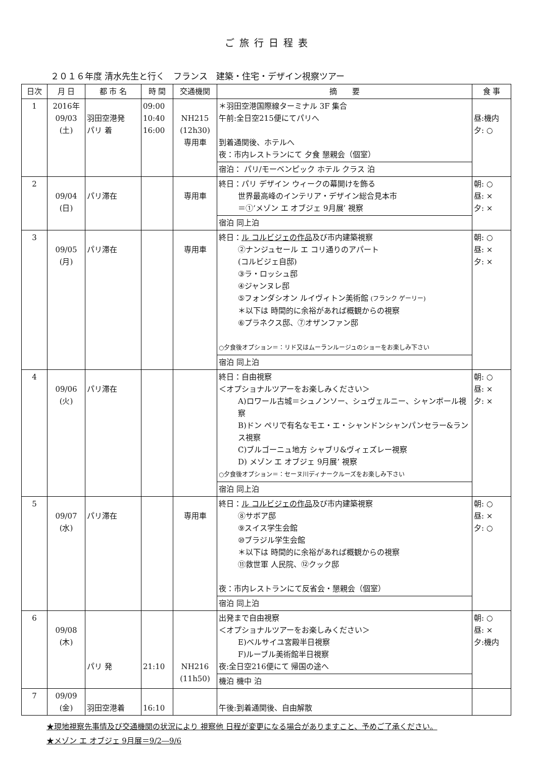ご旅行日程表
２０１６年度 清水先生と行く　フランス　建築・住宅・デザイン視察ツアー
| 日次 | 月 日 | 都 市 名 | 時 間 | 交通機関 | 摘 要 | 食 事 |
| --- | --- | --- | --- | --- | --- | --- |
| 1 | 2016年 09/03 (土) | 羽田空港発 パリ 着 | 09:00 10:40 16:00 | NH215 (12h30) 専用車 | ＊羽田空港国際線ターミナル 3F 集合 午前:全日空215便にてパリへ 到着通関後、ホテルへ 夜：市内レストランにて 夕食 懇親会（個室） 宿泊： パリ/モーベンピック ホテル クラス 泊 | 昼:機内 夕: ○ |
| 2 | 09/04 (日) | パリ滞在 | | 専用車 | 終日：パリ デザイン ウィークの幕開けを飾る 世界最高峰のインテリア・デザイン総合見本市 ＝①‘メゾン エ オブジェ 9月展’ 視察 宿泊 同上泊 | 朝: ○ 昼: × 夕: × |
| 3 | 09/05 (月) | パリ滞在 | | 専用車 | 終日： ル コルビジェの作品 及び市内建築視察 ②ナンジュセール エ コリ通りのアパート (コルビジェ自邸) ③ラ・ロッシュ邸 ④ジャンヌレ邸 ⑤フォンダシオン ルイヴィトン美術館 (フランク ゲーリー) ＊以下は 時間的に余裕があれば概観からの視察 ⑥プラネクス邸、⑦オザンファン邸 ○夕食後オプション＝：リド又はムーランルージュのショーをお楽しみ下さい 宿泊 同上泊 | 朝: ○ 昼: × 夕: × |
| 4 | 09/06 (火) | パリ滞在 | | | 終日：自由視察 ＜オプショナルツアーをお楽しみください＞ A)ロワール古城＝シュノンソー、シュヴェルニー、シャンボール視察 B)ドン ペリで有名なモエ・エ・シャンドンシャンパンセラー&ランス視察 C)ブルゴーニュ地方 シャブリ&ヴィェズレー視察 D) メゾン エ オブジェ 9月展’ 視察 ○夕食後オプション＝：セーヌ川ディナークルーズをお楽しみ下さい 宿泊 同上泊 | 朝: ○ 昼: × 夕: × |
| 5 | 09/07 (水) | パリ滞在 | | 専用車 | 終日： ル コルビジェの作品 及び市内建築視察 ⑧サボア邸 ⑨スイス学生会館 ⑩ブラジル学生会館 ＊以下は 時間的に余裕があれば概観からの視察 ⑪救世軍 人民院、⑫クック邸 夜：市内レストランにて反省会・懇親会（個室） 宿泊 同上泊 | 朝: ○ 昼: × 夕: ○ |
| 6 | 09/08 (木) | パリ 発 | 21:10 | NH216 (11h50) | 出発まで自由視察 ＜オプショナルツアーをお楽しみください＞ E)ベルサイユ宮殿半日視察 F)ルーブル美術館半日視察 夜:全日空216便にて 帰国の途へ 機泊 機中 泊 | 朝: ○ 昼: × 夕:機内 |
| 7 | 09/09 (金) | 羽田空港着 | 16:10 | | 午後:到着通関後、自由解散 | |
★現地視察先事情及び交通機関の状況により 視察他 日程が変更になる場合がありますこと、予めご了承ください。
★メゾン エ オブジェ 9月展＝9/2―9/6